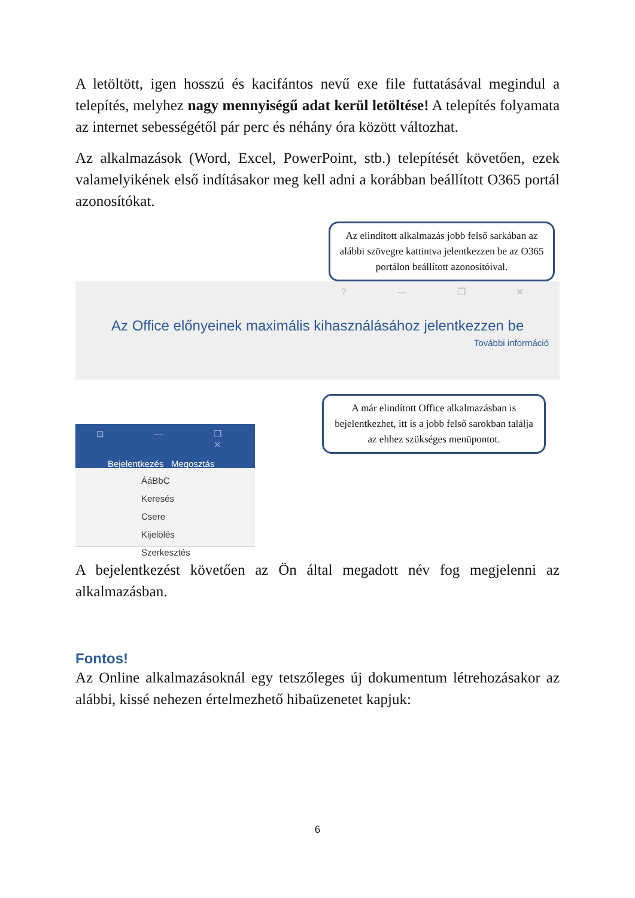A letöltött, igen hosszú és kacifántos nevű exe file futtatásával megindul a telepítés, melyhez nagy mennyiségű adat kerül letöltése! A telepítés folyamata az internet sebességétől pár perc és néhány óra között változhat.
Az alkalmazások (Word, Excel, PowerPoint, stb.) telepítését követően, ezek valamelyikének első indításakor meg kell adni a korábban beállított O365 portál azonosítókat.
Az elindított alkalmazás jobb felső sarkában az alábbi szövegre kattintva jelentkezzen be az O365 portálon beállított azonosítóival.
? — ❐ ✕
Az Office előnyeinek maximális kihasználásához jelentkezzen be
További információ
⊡ — ❐ ✕
Bejelentkezés Megosztás
ÁáBbC
Keresés
Csere
Kijelölés
Szerkesztés
A már elindított Office alkalmazásban is bejelentkezhet, itt is a jobb felső sarokban találja az ehhez szükséges menüpontot.
A bejelentkezést követően az Ön által megadott név fog megjelenni az alkalmazásban.
Fontos!
Az Online alkalmazásoknál egy tetszőleges új dokumentum létrehozásakor az alábbi, kissé nehezen értelmezhető hibaüzenetet kapjuk:
6